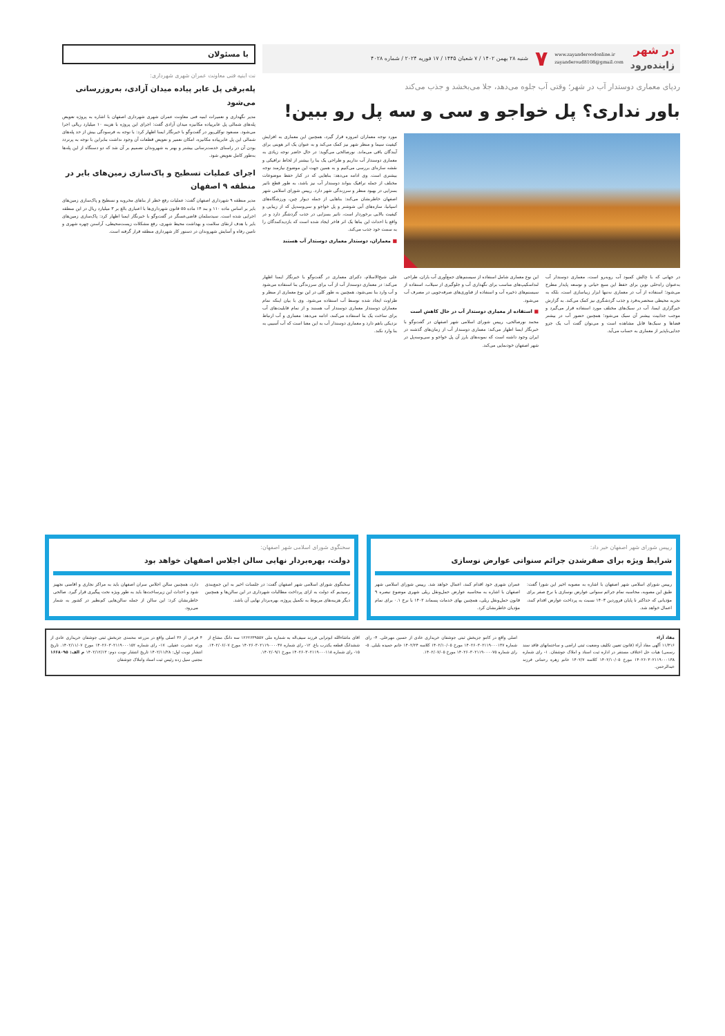در شهر
زاینده‌رود
www.zayanderoodonline.ir
zayanderoud8108@gmail.com
۷
شنبه ۲۸ بهمن ۱۴۰۲ / ۷ شعبان ۱۴۴۵ / ۱۷ فوریه ۲۰۲۴ / شماره ۴۰۲۸
ردپای معماری دوستدار آب در شهر؛ وقتی آب جلوه می‌دهد، جلا می‌بخشد و جذب می‌کند
باور نداری؟ پل خواجو و سی و سه پل رو ببین!
مورد توجه معماران امروزه قرار گیرد، همچنین این معماری به افزایش کیفیت سیما و منظر شهر نیز کمک می‌کند و به عنوان یک اثر هویتی برای آیندگان باقی می‌ماند. نورصالحی می‌گوید: در حال حاضر توجه زیادی به معماری دوستدار آب نداریم و طراحی یک بنا را بیشتر از لحاظ ترافیکی و نقشه سازه‌ای بررسی می‌کنیم و به همین جهت این موضوع نیازمند توجه بیشتری است. وی ادامه می‌دهد: بناهایی که در کنار حفظ موضوعات مختلف از جمله ترافیک بتواند دوستدار آب نیز باشد، به طور قطع تاثیر بسزایی در بهبود منظر و سرزندگی شهر دارد. رییس شورای اسلامی شهر اصفهان خاطرنشان می‌کند: بناهایی از جمله دیوار چین، ورزشگاه‌های اسپانیا، سازه‌های آبی شوشتر و پل خواجو و سی‌وسه‌پل که از زیبایی و کیفیت بالایی برخوردار است، تاثیر بسزایی در جذب گردشگر دارد و در واقع با احداث این بناها یک اثر فاخر ایجاد شده است که بازدیدکنندگان را به سمت خود جذب می‌کند.
■ معماران، دوستدار معماری دوستدار آب هستند
در جهانی که با چالش کمبود آب روبه‌رو است، معماری دوستدار آب به‌عنوان راه‌حلی نوین برای حفظ این منبع حیاتی و توسعه پایدار مطرح می‌شود؛ استفاده از آب در معماری نه‌تنها ابزار زیباسازی است، بلکه به تجربه محیطی منحصربه‌فرد و جذب گردشگری نیز کمک می‌کند. به گزارش خبرگزاری ایمنا، آب در سبک‌های مختلف مورد استفاده قرار می‌گیرد و موجب جذابیت بیشتر آن سبک می‌شود؛ همچنین حضور آب در بیشتر فضاها و سبک‌ها قابل مشاهده است و می‌توان گفت آب یک جزو جدایی‌ناپذیر از معماری به حساب می‌آید.
این نوع معماری شامل استفاده از سیستم‌های جمع‌آوری آب باران، طراحی لنداسکیپ‌های مناسب برای نگهداری آب و جلوگیری از سیلاب، استفاده از سیستم‌های ذخیره آب و استفاده از فناوری‌های صرفه‌جویی در مصرف آب می‌شود.
■ استفاده از معماری دوستدار آب در حال کاهش است
محمد نورصالحی، رییس شورای اسلامی شهر اصفهان در گفت‌وگو با خبرنگار ایمنا اظهار می‌کند: معماری دوستدار آب از زمان‌های گذشته در ایران وجود داشته است که نمونه‌های بارز آن پل خواجو و سی‌وسه‌پل در شهر اصفهان خودنمایی می‌کند.
علی شیخ‌الاسلام، دکترای معماری در گفت‌وگو با خبرنگار ایمنا اظهار می‌کند: در معماری دوستدار آب از آب برای سرزندگی بنا استفاده می‌شود و آب وارد بنا نمی‌شود، همچنین به طور کلی در این نوع معماری از منظر و طراوت ایجاد شده توسط آب استفاده می‌شود. وی با بیان اینکه تمام معماران دوستدار معماری دوستدار آب هستند و از تمام قابلیت‌های آب برای ساخت یک بنا استفاده می‌کنند، ادامه می‌دهد: معماری و آب ارتباط نزدیکی باهم دارد و معماری دوستدار آب به این معنا است که آب آسیبی به بنا وارد نکند.
با مسئولان
نت ابنیه فنی معاونت عمران شهری شهرداری:
پله‌برقی پل عابر پیاده میدان آزادی، به‌روزرسانی می‌شود
مدیر نگهداری و تعمیرات ابنیه فنی معاونت عمران شهری شهرداری اصفهان با اشاره به پروژه تعویض پله‌های شمالی پل عابرپیاده مکانیزه میدان آزادی گفت: اجرای این پروژه با هزینه ۱۰ میلیارد ریالی اجرا می‌شود. مسعود توکلی‌پور در گفت‌وگو با خبرنگار ایمنا اظهار کرد: با توجه به فرسودگی بیش از حد پله‌های شمالی این پل عابرپیاده مکانیزه، امکان تعمیر و تعویض قطعات آن وجود نداشت بنابراین با توجه به پرتردد بودن آن در راستای خدمت‌رسانی بیشتر و بهتر به شهروندان تصمیم بر آن شد که دو دستگاه از این پله‌ها به‌طور کامل تعویض شود.
اجرای عملیات تسطیح و پاک‌سازی زمین‌های بایر در منطقه ۹ اصفهان
مدیر منطقه ۹ شهرداری اصفهان گفت: عملیات رفع خطر از بناهای مخروبه و تسطیح و پاک‌سازی زمین‌های بایر بر اساس ماده ۱۱۰ و بند ۱۴ ماده ۵۵ قانون شهرداری‌ها با اعتباری بالغ بر ۳ میلیارد ریال در این منطقه اجرایی شده است. سیدسلمان قاضی‌عسگر در گفت‌وگو با خبرنگار ایمنا اظهار کرد: پاک‌سازی زمین‌های بایر با هدف ارتقای سلامت و بهداشت محیط شهری، رفع مشکلات زیست‌محیطی، آراستن چهره شهری و تامین رفاه و آسایش شهروندان در دستور کار شهرداری منطقه قرار گرفته است.
رییس شورای شهر اصفهان خبر داد:
شرایط ویژه برای صفرشدن جرائم سنواتی عوارض نوسازی
رییس شورای اسلامی شهر اصفهان با اشاره به مصوبه اخیر این شورا گفت: طبق این مصوبه، محاسبه تمام جرائم سنواتی عوارض نوسازی با نرخ صفر برای مؤدیانی که حداکثر تا پایان فروردین ۱۴۰۳ نسبت به پرداخت عوارض اقدام کنند، اعمال خواهد شد.
عمران شهری خود اقدام کنند، اعمال خواهد شد. رییس شورای اسلامی شهر اصفهان با اشاره به محاسبه عوارض حمل‌ونقل ریلی شهری موضوع تبصره ۹ قانون حمل‌ونقل ریلی، همچنین بهای خدمات پسماند ۱۴۰۲ با نرخ ۰.۱ برای تمام مؤدیان خاطرنشان کرد.
سخنگوی شورای اسلامی شهر اصفهان:
دولت، بهره‌بردار نهایی سالن اجلاس اصفهان خواهد بود
سخنگوی شورای اسلامی شهر اصفهان گفت: در جلسات اخیر به این جمع‌بندی رسیدیم که دولت به ازای پرداخت مطالبات شهرداری در این سالن‌ها و همچنین دیگر هزینه‌های مربوط به تکمیل پروژه، بهره‌بردار نهایی آن باشد.
دارد، همچنین سالن اجلاس سران اصفهان باید به مراکز تجاری و اقامتی تجهیز شود و احداث این زیرساخت‌ها باید به طور ویژه تحت پیگیری قرار گیرد. صالحی خاطرنشان کرد: این سالن از جمله سالن‌هایی کم‌نظیر در کشور به شمار می‌رود.
مفاد آراء
۱۱/۴۱۶ آگهی مفاد آراء (قانون تعیین تکلیف وضعیت ثبتی اراضی و ساختمانهای فاقد سند رسمی) هیات حل اختلاف مستقر در اداره ثبت اسناد و املاک جوشقان. ۱- رای شماره ۱۴۰۲۶۰۳۰۲۱۱۹۰۰۰۱۳۸ مورخ ۱۴۰۲/۱۰/۰۵ کلاسه ۱۴۰۲/۷ خانم زهره رحمانی فرزند عبدالرحمن.
اصلی واقع در کامو جزبخش ثبتی جوشقان خریداری عادی از حسین مهرعلی. ۴- رای شماره ۱۴۰۲۶۰۳۰۲۱۱۹۰۰۰۱۳۷ مورخ ۱۴۰۲/۱۰/۰۵ کلاسه ۱۴۰۲/۲۴ خانم حمیده بلبلی. ۵- رای شماره ۱۴۰۲۶۰۳۰۲۱۱۹۰۰۰۰۷۵ مورخ ۱۴۰۲/۰۷/۰۵.
اقای ماشاءالله ابوترابی فرزند سیف‌اله به شماره ملی ۱۲۶۲۶۳۹۵۵۷ سه دانگ مشاع از ششدانگ قطعه یکدرب باغ. ۱۲- رای شماره ۱۴۰۲۶۰۳۰۲۱۱۹۰۰۰۰۴۷ مورخ ۱۴۰۲/۰۶/۰۷. ۱۵- رای شماره ۱۴۰۲۶۰۳۰۲۱۱۹۰۰۰۱۱۸ مورخ ۱۴۰۲/۰۹/۱.
۴ فرعی از ۳۶ اصلی واقع در مزرعه محمدی جزبخش ثبتی جوشقان خریداری عادی از ورثه عشرت عقیلی. ۱۷- رای شماره ۱۴۰۲۶۰۳۰۲۱۱۹۰۰۰۱۵۲ مورخ ۱۴۰۲/۱۱/۰۷. تاریخ انتشار نوبت اول: ۱۴۰۲/۱۱/۲۸ تاریخ انتشار نوبت دوم: ۱۴۰۲/۱۲/۱۳ م الف: ۱۶۶۸۰۹۵ مجتبی سیل زده رئیس ثبت اسناد واملاک جوشقان